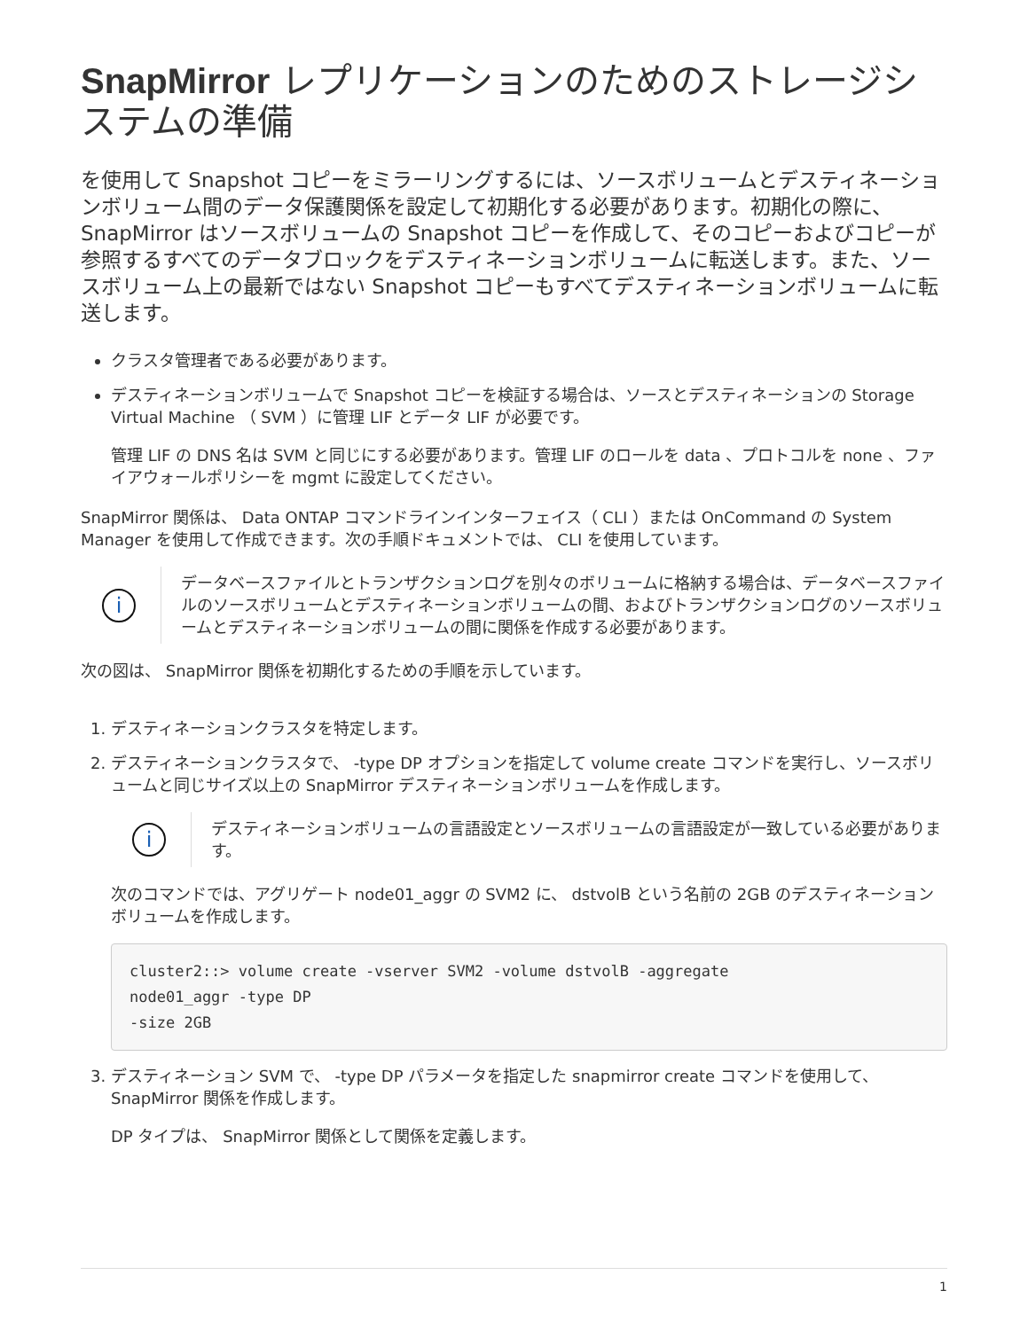SnapMirror レプリケーションのためのストレージシステムの準備
を使用して Snapshot コピーをミラーリングするには、ソースボリュームとデスティネーションボリューム間のデータ保護関係を設定して初期化する必要があります。初期化の際に、 SnapMirror はソースボリュームの Snapshot コピーを作成して、そのコピーおよびコピーが参照するすべてのデータブロックをデスティネーションボリュームに転送します。また、ソースボリューム上の最新ではない Snapshot コピーもすべてデスティネーションボリュームに転送します。
クラスタ管理者である必要があります。
デスティネーションボリュームで Snapshot コピーを検証する場合は、ソースとデスティネーションの Storage Virtual Machine （ SVM ）に管理 LIF とデータ LIF が必要です。
管理 LIF の DNS 名は SVM と同じにする必要があります。管理 LIF のロールを data 、プロトコルを none 、ファイアウォールポリシーを mgmt に設定してください。
SnapMirror 関係は、 Data ONTAP コマンドラインインターフェイス（ CLI ）または OnCommand の System Manager を使用して作成できます。次の手順ドキュメントでは、 CLI を使用しています。
i
データベースファイルとトランザクションログを別々のボリュームに格納する場合は、データベースファイルのソースボリュームとデスティネーションボリュームの間、およびトランザクションログのソースボリュームとデスティネーションボリュームの間に関係を作成する必要があります。
次の図は、 SnapMirror 関係を初期化するための手順を示しています。
1. デスティネーションクラスタを特定します。
2. デスティネーションクラスタで、 -type DP オプションを指定して volume create コマンドを実行し、ソースボリュームと同じサイズ以上の SnapMirror デスティネーションボリュームを作成します。
i
デスティネーションボリュームの言語設定とソースボリュームの言語設定が一致している必要があります。
次のコマンドでは、アグリゲート node01_aggr の SVM2 に、 dstvolB という名前の 2GB のデスティネーションボリュームを作成します。
cluster2::> volume create -vserver SVM2 -volume dstvolB -aggregate
node01_aggr -type DP
-size 2GB
3. デスティネーション SVM で、 -type DP パラメータを指定した snapmirror create コマンドを使用して、 SnapMirror 関係を作成します。
DP タイプは、 SnapMirror 関係として関係を定義します。
1